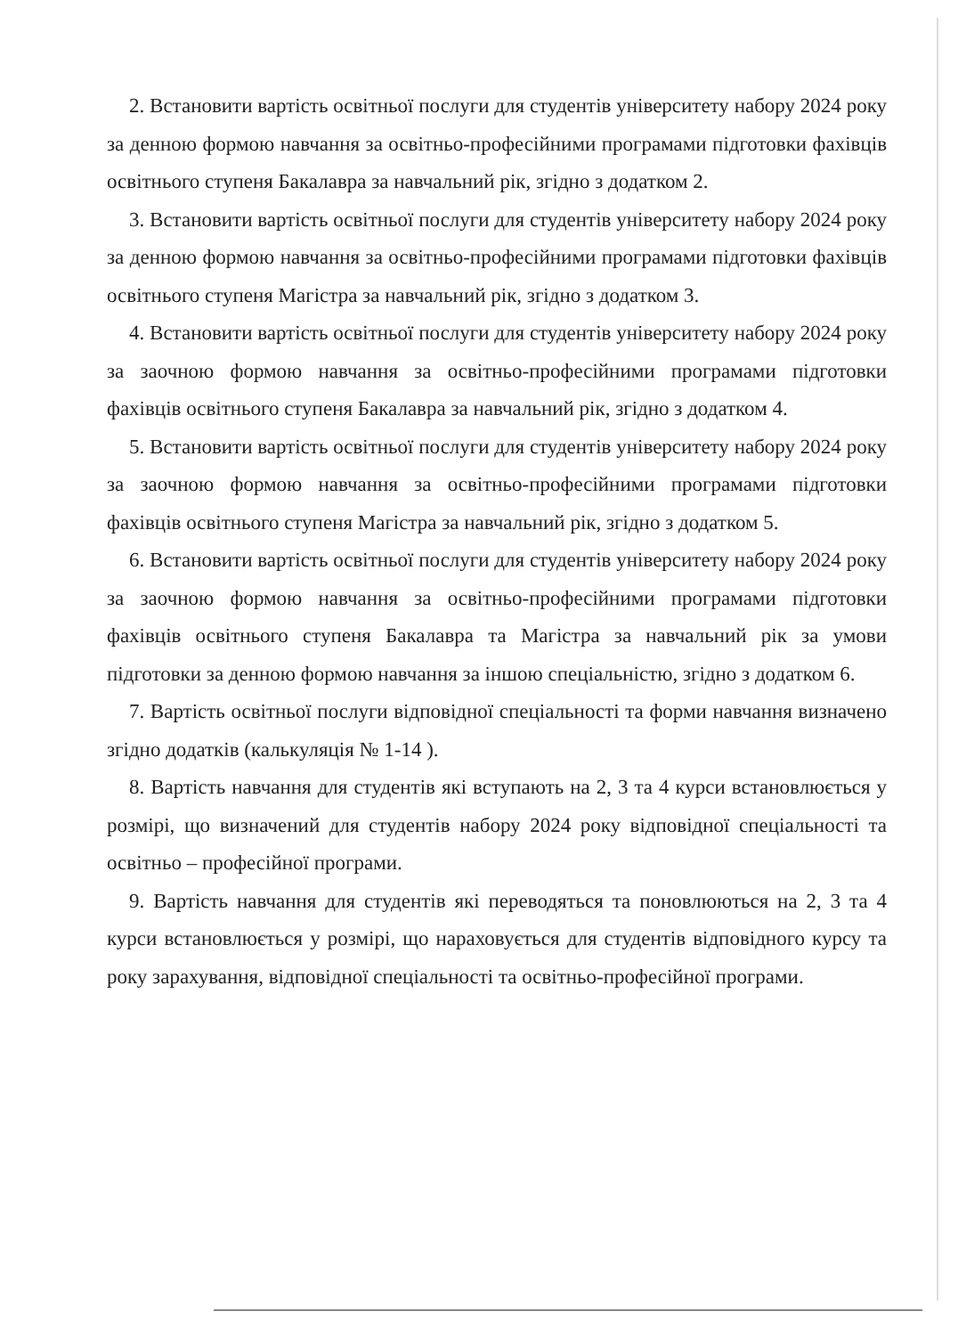2. Встановити вартість освітньої послуги для студентів університету набору 2024 року за денною формою навчання за освітньо-професійними програмами підготовки фахівців освітнього ступеня Бакалавра за навчальний рік, згідно з додатком 2.
3. Встановити вартість освітньої послуги для студентів університету набору 2024 року за денною формою навчання за освітньо-професійними програмами підготовки фахівців освітнього ступеня Магістра за навчальний рік, згідно з додатком 3.
4. Встановити вартість освітньої послуги для студентів університету набору 2024 року за заочною формою навчання за освітньо-професійними програмами підготовки фахівців освітнього ступеня Бакалавра за навчальний рік, згідно з додатком 4.
5. Встановити вартість освітньої послуги для студентів університету набору 2024 року за заочною формою навчання за освітньо-професійними програмами підготовки фахівців освітнього ступеня Магістра за навчальний рік, згідно з додатком 5.
6. Встановити вартість освітньої послуги для студентів університету набору 2024 року за заочною формою навчання за освітньо-професійними програмами підготовки фахівців освітнього ступеня Бакалавра та Магістра за навчальний рік за умови підготовки за денною формою навчання за іншою спеціальністю, згідно з додатком 6.
7. Вартість освітньої послуги відповідної спеціальності та форми навчання визначено згідно додатків (калькуляція № 1-14 ).
8. Вартість навчання для студентів які вступають на 2, 3 та 4 курси встановлюється у розмірі, що визначений для студентів набору 2024 року відповідної спеціальності та освітньо – професійної програми.
9. Вартість навчання для студентів які переводяться та поновлюються на 2, 3 та 4 курси встановлюється у розмірі, що нараховується для студентів відповідного курсу та року зарахування, відповідної спеціальності та освітньо-професійної програми.